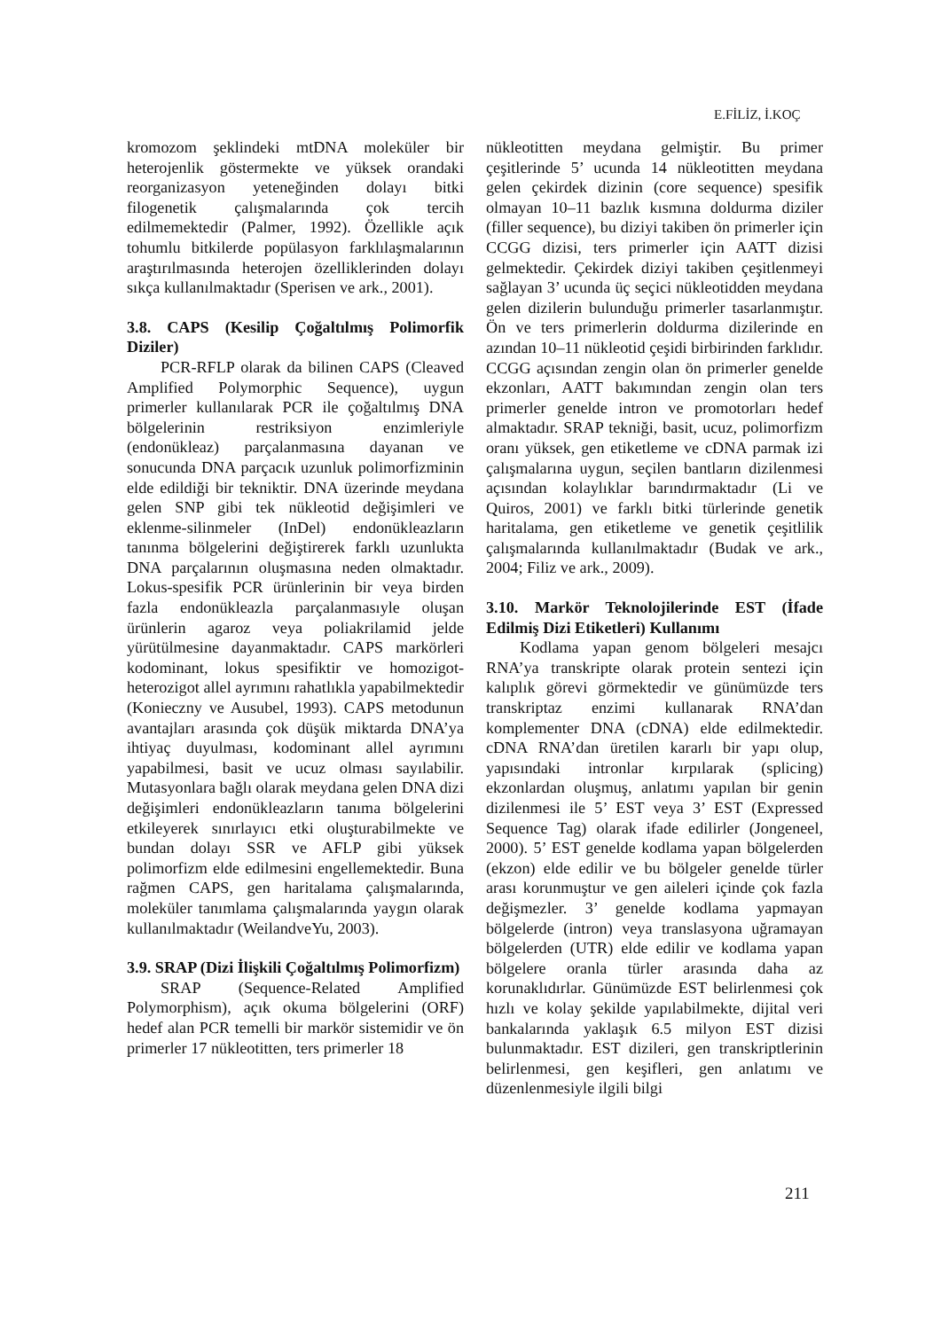E.FİLİZ, İ.KOÇ
kromozom şeklindeki mtDNA moleküler bir heterojenlik göstermekte ve yüksek orandaki reorganizasyon yeteneğinden dolayı bitki filogenetik çalışmalarında çok tercih edilmemektedir (Palmer, 1992). Özellikle açık tohumlu bitkilerde popülasyon farklılaşmalarının araştırılmasında heterojen özelliklerinden dolayı sıkça kullanılmaktadır (Sperisen ve ark., 2001).
3.8. CAPS (Kesilip Çoğaltılmış Polimorfik Diziler)
PCR-RFLP olarak da bilinen CAPS (Cleaved Amplified Polymorphic Sequence), uygun primerler kullanılarak PCR ile çoğaltılmış DNA bölgelerinin restriksiyon enzimleriyle (endonükleaz) parçalanmasına dayanan ve sonucunda DNA parçacık uzunluk polimorfizminin elde edildiği bir tekniktir. DNA üzerinde meydana gelen SNP gibi tek nükleotid değişimleri ve eklenme-silinmeler (InDel) endonükleazların tanınma bölgelerini değiştirerek farklı uzunlukta DNA parçalarının oluşmasına neden olmaktadır. Lokus-spesifik PCR ürünlerinin bir veya birden fazla endonükleazla parçalanmasıyle oluşan ürünlerin agaroz veya poliakrilamid jelde yürütülmesine dayanmaktadır. CAPS markörleri kodominant, lokus spesifiktir ve homozigot-heterozigot allel ayrımını rahatlıkla yapabilmektedir (Konieczny ve Ausubel, 1993). CAPS metodunun avantajları arasında çok düşük miktarda DNA’ya ihtiyaç duyulması, kodominant allel ayrımını yapabilmesi, basit ve ucuz olması sayılabilir. Mutasyonlara bağlı olarak meydana gelen DNA dizi değişimleri endonükleazların tanıma bölgelerini etkileyerek sınırlayıcı etki oluşturabilmekte ve bundan dolayı SSR ve AFLP gibi yüksek polimorfizm elde edilmesini engellemektedir. Buna rağmen CAPS, gen haritalama çalışmalarında, moleküler tanımlama çalışmalarında yaygın olarak kullanılmaktadır (WeilandveYu, 2003).
3.9. SRAP (Dizi İlişkili Çoğaltılmış Polimorfizm)
SRAP (Sequence-Related Amplified Polymorphism), açık okuma bölgelerini (ORF) hedef alan PCR temelli bir markör sistemidir ve ön primerler 17 nükleotitten, ters primerler 18
nükleotitten meydana gelmiştir. Bu primer çeşitlerinde 5’ ucunda 14 nükleotitten meydana gelen çekirdek dizinin (core sequence) spesifik olmayan 10–11 bazlık kısmına doldurma diziler (filler sequence), bu diziyi takiben ön primerler için CCGG dizisi, ters primerler için AATT dizisi gelmektedir. Çekirdek diziyi takiben çeşitlenmeyi sağlayan 3’ ucunda üç seçici nükleotidden meydana gelen dizilerin bulunduğu primerler tasarlanmıştır. Ön ve ters primerlerin doldurma dizilerinde en azından 10–11 nükleotid çeşidi birbirinden farklıdır. CCGG açısından zengin olan ön primerler genelde ekzonları, AATT bakımından zengin olan ters primerler genelde intron ve promotorları hedef almaktadır. SRAP tekniği, basit, ucuz, polimorfizm oranı yüksek, gen etiketleme ve cDNA parmak izi çalışmalarına uygun, seçilen bantların dizilenmesi açısından kolaylıklar barındırmaktadır (Li ve Quiros, 2001) ve farklı bitki türlerinde genetik haritalama, gen etiketleme ve genetik çeşitlilik çalışmalarında kullanılmaktadır (Budak ve ark., 2004; Filiz ve ark., 2009).
3.10. Markör Teknolojilerinde EST (İfade Edilmiş Dizi Etiketleri) Kullanımı
Kodlama yapan genom bölgeleri mesajcı RNA’ya transkripte olarak protein sentezi için kalıplık görevi görmektedir ve günümüzde ters transkriptaz enzimi kullanarak RNA’dan komplementer DNA (cDNA) elde edilmektedir. cDNA RNA’dan üretilen kararlı bir yapı olup, yapısındaki intronlar kırpılarak (splicing) ekzonlardan oluşmuş, anlatımı yapılan bir genin dizilenmesi ile 5’ EST veya 3’ EST (Expressed Sequence Tag) olarak ifade edilirler (Jongeneel, 2000). 5’ EST genelde kodlama yapan bölgelerden (ekzon) elde edilir ve bu bölgeler genelde türler arası korunmuştur ve gen aileleri içinde çok fazla değişmezler. 3’ genelde kodlama yapmayan bölgelerde (intron) veya translasyona uğramayan bölgelerden (UTR) elde edilir ve kodlama yapan bölgelere oranla türler arasında daha az korunaklıdırlar. Günümüzde EST belirlenmesi çok hızlı ve kolay şekilde yapılabilmekte, dijital veri bankalarında yaklaşık 6.5 milyon EST dizisi bulunmaktadır. EST dizileri, gen transkriptlerinin belirlenmesi, gen keşifleri, gen anlatımı ve düzenlenmesiyle ilgili bilgi
211